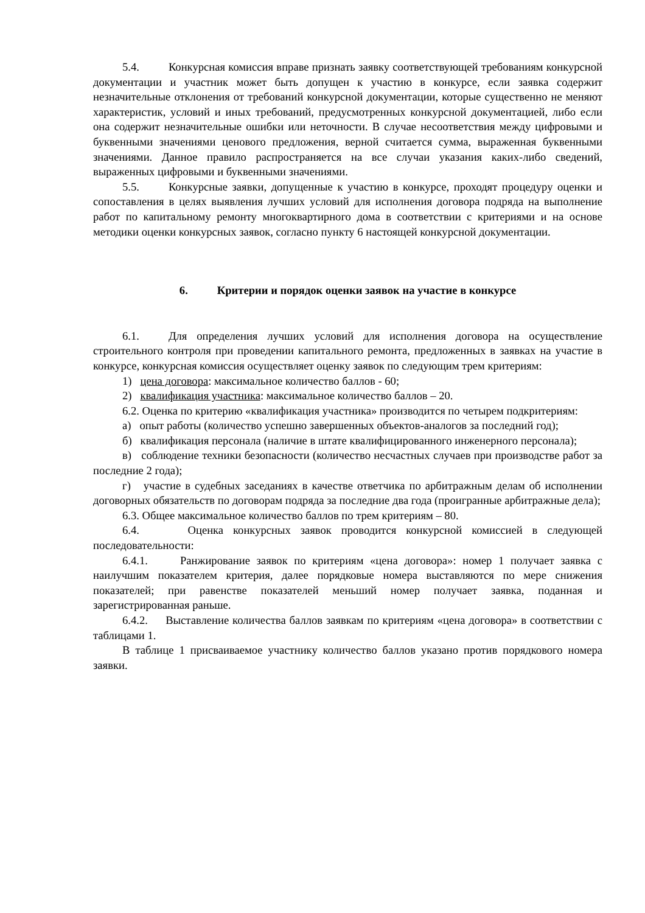5.4. Конкурсная комиссия вправе признать заявку соответствующей требованиям конкурсной документации и участник может быть допущен к участию в конкурсе, если заявка содержит незначительные отклонения от требований конкурсной документации, которые существенно не меняют характеристик, условий и иных требований, предусмотренных конкурсной документацией, либо если она содержит незначительные ошибки или неточности. В случае несоответствия между цифровыми и буквенными значениями ценового предложения, верной считается сумма, выраженная буквенными значениями. Данное правило распространяется на все случаи указания каких-либо сведений, выраженных цифровыми и буквенными значениями.
5.5. Конкурсные заявки, допущенные к участию в конкурсе, проходят процедуру оценки и сопоставления в целях выявления лучших условий для исполнения договора подряда на выполнение работ по капитальному ремонту многоквартирного дома в соответствии с критериями и на основе методики оценки конкурсных заявок, согласно пункту 6 настоящей конкурсной документации.
6. Критерии и порядок оценки заявок на участие в конкурсе
6.1. Для определения лучших условий для исполнения договора на осуществление строительного контроля при проведении капитального ремонта, предложенных в заявках на участие в конкурсе, конкурсная комиссия осуществляет оценку заявок по следующим трем критериям:
1) цена договора: максимальное количество баллов - 60;
2) квалификация участника: максимальное количество баллов – 20.
6.2. Оценка по критерию «квалификация участника» производится по четырем подкритериям:
а) опыт работы (количество успешно завершенных объектов-аналогов за последний год);
б) квалификация персонала (наличие в штате квалифицированного инженерного персонала);
в) соблюдение техники безопасности (количество несчастных случаев при производстве работ за последние 2 года);
г) участие в судебных заседаниях в качестве ответчика по арбитражным делам об исполнении договорных обязательств по договорам подряда за последние два года (проигранные арбитражные дела);
6.3. Общее максимальное количество баллов по трем критериям – 80.
6.4. Оценка конкурсных заявок проводится конкурсной комиссией в следующей последовательности:
6.4.1. Ранжирование заявок по критериям «цена договора»: номер 1 получает заявка с наилучшим показателем критерия, далее порядковые номера выставляются по мере снижения показателей; при равенстве показателей меньший номер получает заявка, поданная и зарегистрированная раньше.
6.4.2. Выставление количества баллов заявкам по критериям «цена договора» в соответствии с таблицами 1.
В таблице 1 присваиваемое участнику количество баллов указано против порядкового номера заявки.